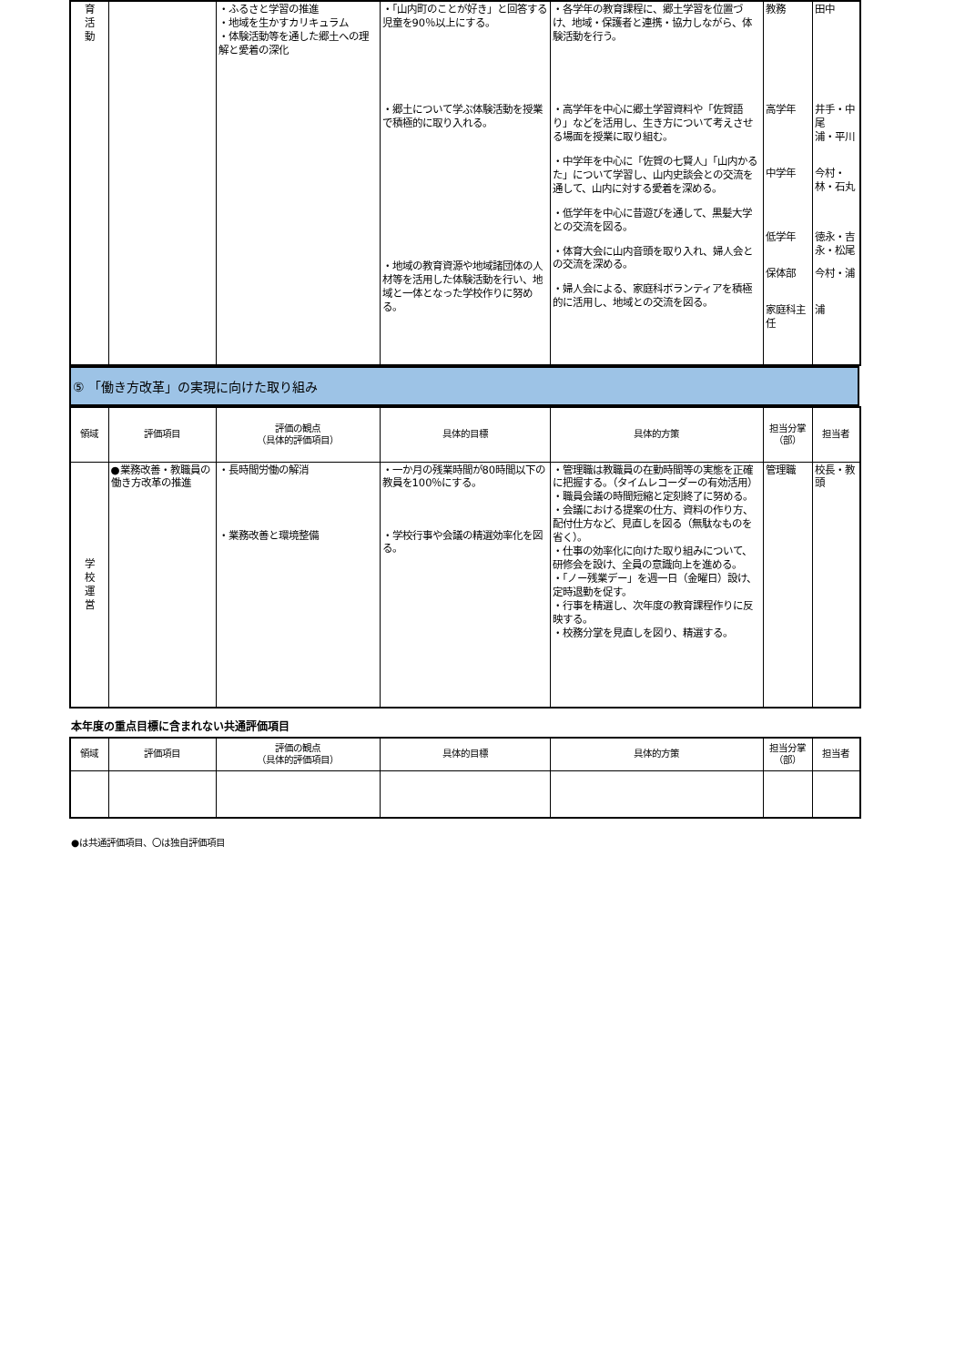| 育 活 動 | | ・ふるさと学習の推進 ・地域を生かすカリキュラム ・体験活動等を通した郷土への理解と愛着の深化 | ・「山内町のことが好き」と回答する児童を90％以上にする。 ・郷土について学ぶ体験活動を授業で積極的に取り入れる。 ・地域の教育資源や地域諸団体の人材等を活用した体験活動を行い、地域と一体となった学校作りに努める。 | ・各学年の教育課程に、郷土学習を位置づけ、地域・保護者と連携・協力しながら、体験活動を行う。 ・高学年を中心に郷土学習資料や「佐賀語り」などを活用し、生き方について考えさせる場面を授業に取り組む。 ・中学年を中心に「佐賀の七賢人」「山内かるた」について学習し、山内史談会との交流を通して、山内に対する愛着を深める。 ・低学年を中心に昔遊びを通して、黒髪大学との交流を図る。 ・体育大会に山内音頭を取り入れ、婦人会との交流を深める。 ・婦人会による、家庭科ボランティアを積極的に活用し、地域との交流を図る。 | 教務 高学年 中学年 低学年 保体部 家庭科主任 | 田中 井手・中尾 浦・平川 今村・林・石丸 徳永・吉永・松尾 今村・浦 浦 |
⑤ 「働き方改革」の実現に向けた取り組み
| 領域 | 評価項目 | 評価の観点 （具体的評価項目） | 具体的目標 | 具体的方策 | 担当分掌 （部） | 担当者 |
| --- | --- | --- | --- | --- | --- | --- |
| 学 校 運 営 | ●業務改善・教職員の働き方改革の推進 | ・長時間労働の解消 ・業務改善と環境整備 | ・一か月の残業時間が80時間以下の教員を100％にする。 ・学校行事や会議の精選効率化を図る。 | ・管理職は教職員の在勤時間等の実態を正確に把握する。（タイムレコーダーの有効活用） ・職員会議の時間短縮と定刻終了に努める。 ・会議における提案の仕方、資料の作り方、配付仕方など、見直しを図る（無駄なものを省く）。 ・仕事の効率化に向けた取り組みについて、研修会を設け、全員の意識向上を進める。 ・「ノー残業デー」を週一日（金曜日）設け、定時退勤を促す。 ・行事を精選し、次年度の教育課程作りに反映する。 ・校務分掌を見直しを図り、精選する。 | 管理職 | 校長・教頭 |
本年度の重点目標に含まれない共通評価項目
| 領域 | 評価項目 | 評価の観点 （具体的評価項目） | 具体的目標 | 具体的方策 | 担当分掌 （部） | 担当者 |
| --- | --- | --- | --- | --- | --- | --- |
●は共通評価項目、〇は独自評価項目